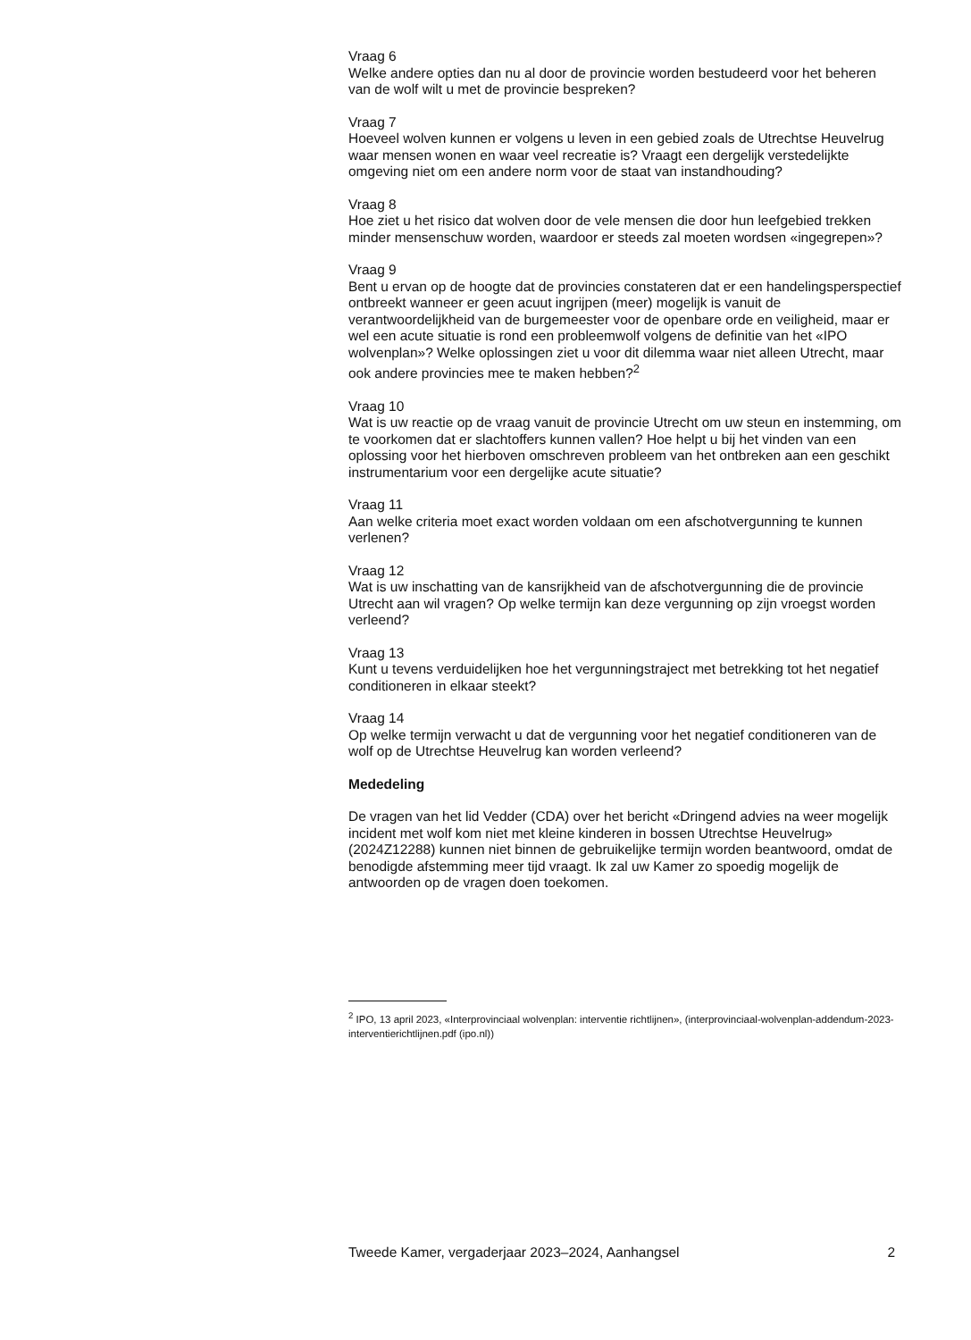Vraag 6
Welke andere opties dan nu al door de provincie worden bestudeerd voor het beheren van de wolf wilt u met de provincie bespreken?
Vraag 7
Hoeveel wolven kunnen er volgens u leven in een gebied zoals de Utrechtse Heuvelrug waar mensen wonen en waar veel recreatie is? Vraagt een dergelijk verstedelijkte omgeving niet om een andere norm voor de staat van instandhouding?
Vraag 8
Hoe ziet u het risico dat wolven door de vele mensen die door hun leefgebied trekken minder mensenschuw worden, waardoor er steeds zal moeten wordsen «ingegrepen»?
Vraag 9
Bent u ervan op de hoogte dat de provincies constateren dat er een handelingsperspectief ontbreekt wanneer er geen acuut ingrijpen (meer) mogelijk is vanuit de verantwoordelijkheid van de burgemeester voor de openbare orde en veiligheid, maar er wel een acute situatie is rond een probleemwolf volgens de definitie van het «IPO wolvenplan»? Welke oplossingen ziet u voor dit dilemma waar niet alleen Utrecht, maar ook andere provincies mee te maken hebben?<sup>2</sup>
Vraag 10
Wat is uw reactie op de vraag vanuit de provincie Utrecht om uw steun en instemming, om te voorkomen dat er slachtoffers kunnen vallen? Hoe helpt u bij het vinden van een oplossing voor het hierboven omschreven probleem van het ontbreken aan een geschikt instrumentarium voor een dergelijke acute situatie?
Vraag 11
Aan welke criteria moet exact worden voldaan om een afschotvergunning te kunnen verlenen?
Vraag 12
Wat is uw inschatting van de kansrijkheid van de afschotvergunning die de provincie Utrecht aan wil vragen? Op welke termijn kan deze vergunning op zijn vroegst worden verleend?
Vraag 13
Kunt u tevens verduidelijken hoe het vergunningstraject met betrekking tot het negatief conditioneren in elkaar steekt?
Vraag 14
Op welke termijn verwacht u dat de vergunning voor het negatief conditioneren van de wolf op de Utrechtse Heuvelrug kan worden verleend?
Mededeling
De vragen van het lid Vedder (CDA) over het bericht «Dringend advies na weer mogelijk incident met wolf kom niet met kleine kinderen in bossen Utrechtse Heuvelrug» (2024Z12288) kunnen niet binnen de gebruikelijke termijn worden beantwoord, omdat de benodigde afstemming meer tijd vraagt. Ik zal uw Kamer zo spoedig mogelijk de antwoorden op de vragen doen toekomen.
<sup>2</sup> IPO, 13 april 2023, «Interprovinciaal wolvenplan: interventie richtlijnen», (interprovinciaal-wolvenplan-addendum-2023-interventierichtlijnen.pdf (ipo.nl))
Tweede Kamer, vergaderjaar 2023–2024, Aanhangsel 2